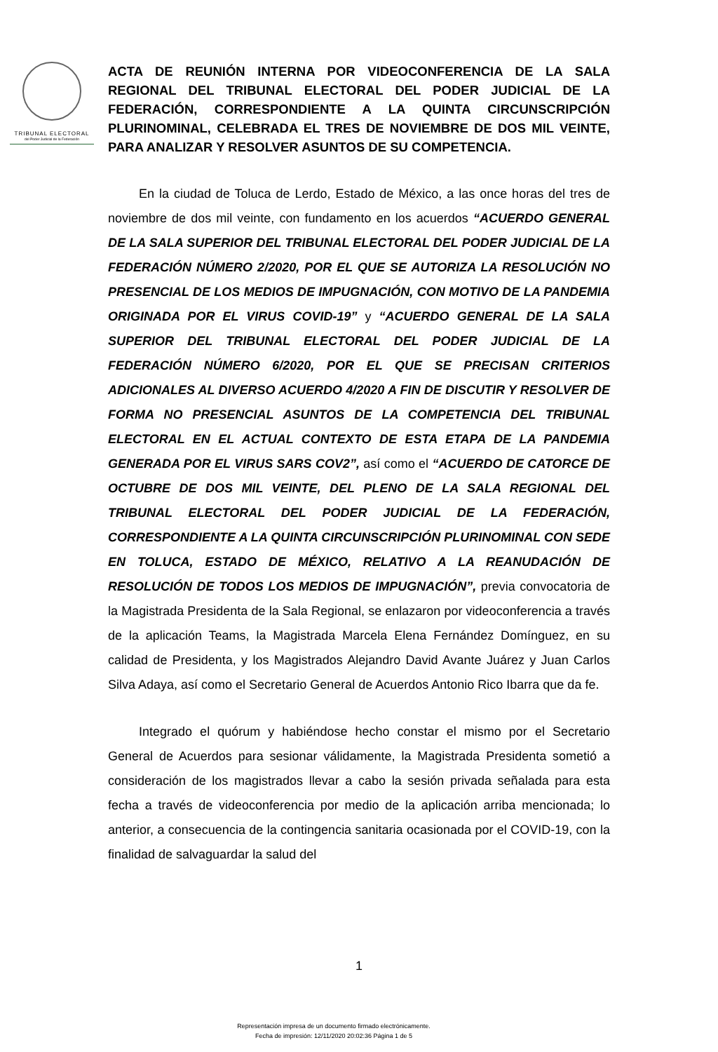TRIBUNAL ELECTORAL
del Poder Judicial de la Federación
ACTA DE REUNIÓN INTERNA POR VIDEOCONFERENCIA DE LA SALA REGIONAL DEL TRIBUNAL ELECTORAL DEL PODER JUDICIAL DE LA FEDERACIÓN, CORRESPONDIENTE A LA QUINTA CIRCUNSCRIPCIÓN PLURINOMINAL, CELEBRADA EL TRES DE NOVIEMBRE DE DOS MIL VEINTE, PARA ANALIZAR Y RESOLVER ASUNTOS DE SU COMPETENCIA.
En la ciudad de Toluca de Lerdo, Estado de México, a las once horas del tres de noviembre de dos mil veinte, con fundamento en los acuerdos “ACUERDO GENERAL DE LA SALA SUPERIOR DEL TRIBUNAL ELECTORAL DEL PODER JUDICIAL DE LA FEDERACIÓN NÚMERO 2/2020, POR EL QUE SE AUTORIZA LA RESOLUCIÓN NO PRESENCIAL DE LOS MEDIOS DE IMPUGNACIÓN, CON MOTIVO DE LA PANDEMIA ORIGINADA POR EL VIRUS COVID-19” y “ACUERDO GENERAL DE LA SALA SUPERIOR DEL TRIBUNAL ELECTORAL DEL PODER JUDICIAL DE LA FEDERACIÓN NÚMERO 6/2020, POR EL QUE SE PRECISAN CRITERIOS ADICIONALES AL DIVERSO ACUERDO 4/2020 A FIN DE DISCUTIR Y RESOLVER DE FORMA NO PRESENCIAL ASUNTOS DE LA COMPETENCIA DEL TRIBUNAL ELECTORAL EN EL ACTUAL CONTEXTO DE ESTA ETAPA DE LA PANDEMIA GENERADA POR EL VIRUS SARS COV2”, así como el “ACUERDO DE CATORCE DE OCTUBRE DE DOS MIL VEINTE, DEL PLENO DE LA SALA REGIONAL DEL TRIBUNAL ELECTORAL DEL PODER JUDICIAL DE LA FEDERACIÓN, CORRESPONDIENTE A LA QUINTA CIRCUNSCRIPCIÓN PLURINOMINAL CON SEDE EN TOLUCA, ESTADO DE MÉXICO, RELATIVO A LA REANUDACIÓN DE RESOLUCIÓN DE TODOS LOS MEDIOS DE IMPUGNACIÓN”, previa convocatoria de la Magistrada Presidenta de la Sala Regional, se enlazaron por videoconferencia a través de la aplicación Teams, la Magistrada Marcela Elena Fernández Domínguez, en su calidad de Presidenta, y los Magistrados Alejandro David Avante Juárez y Juan Carlos Silva Adaya, así como el Secretario General de Acuerdos Antonio Rico Ibarra que da fe.
Integrado el quórum y habiéndose hecho constar el mismo por el Secretario General de Acuerdos para sesionar válidamente, la Magistrada Presidenta sometió a consideración de los magistrados llevar a cabo la sesión privada señalada para esta fecha a través de videoconferencia por medio de la aplicación arriba mencionada; lo anterior, a consecuencia de la contingencia sanitaria ocasionada por el COVID-19, con la finalidad de salvaguardar la salud del
1
Representación impresa de un documento firmado electrónicamente.
Fecha de impresión: 12/11/2020 20:02:36 Página 1 de 5